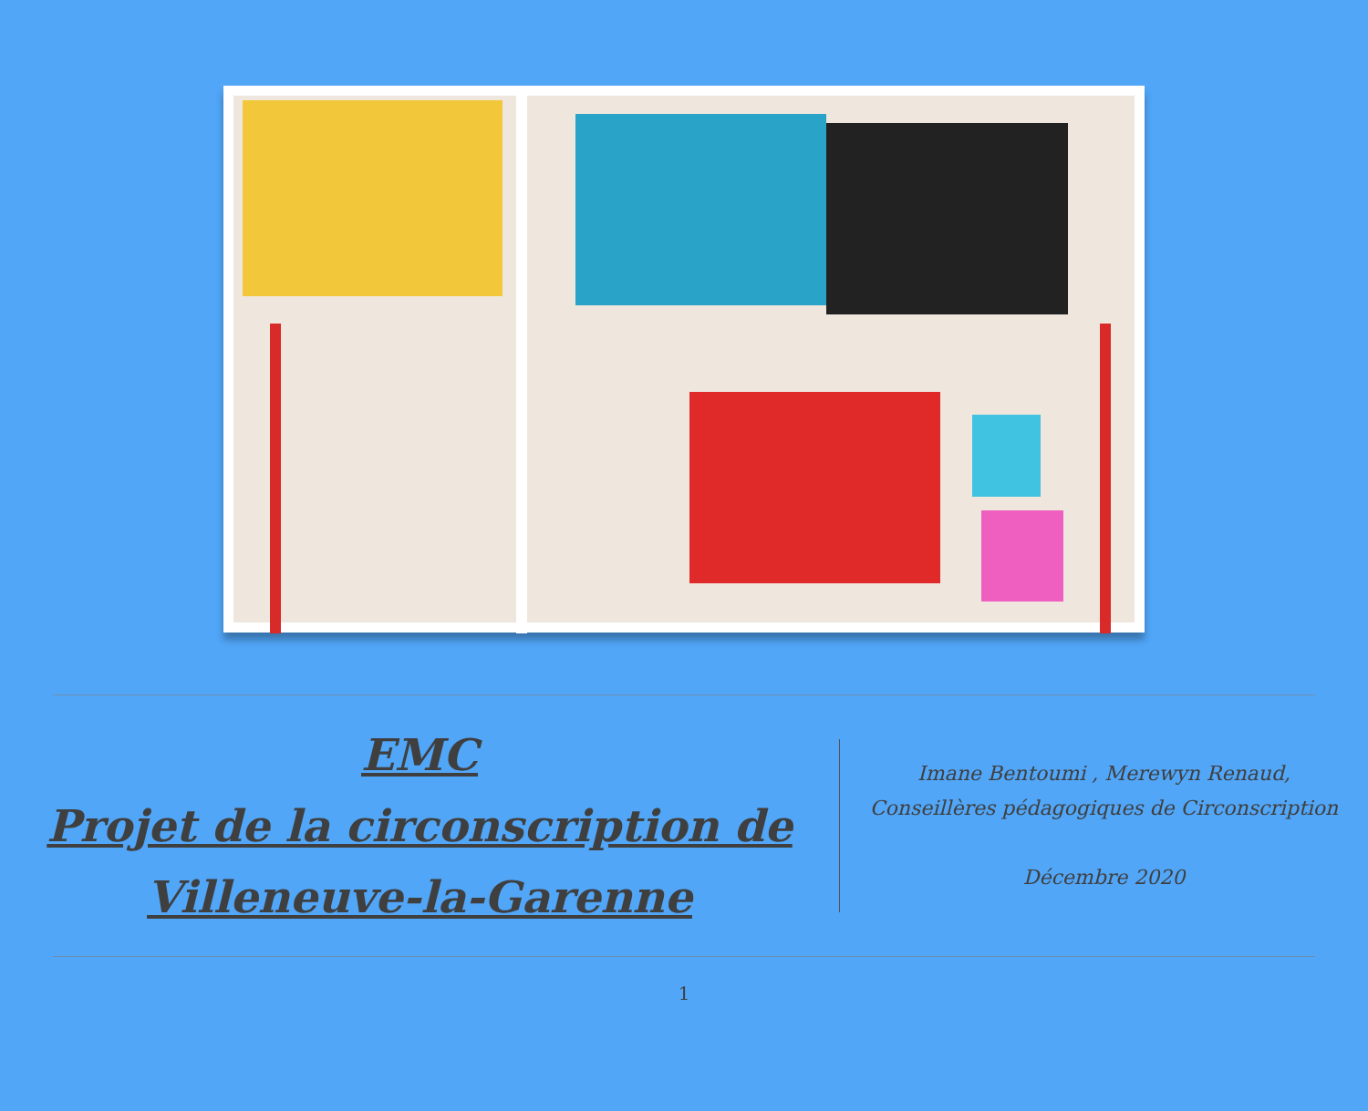EMC
Projet de la circonscription de
Villeneuve-la-Garenne
Imane Bentoumi , Merewyn Renaud,
Conseillères pédagogiques de Circonscription
Décembre 2020
1